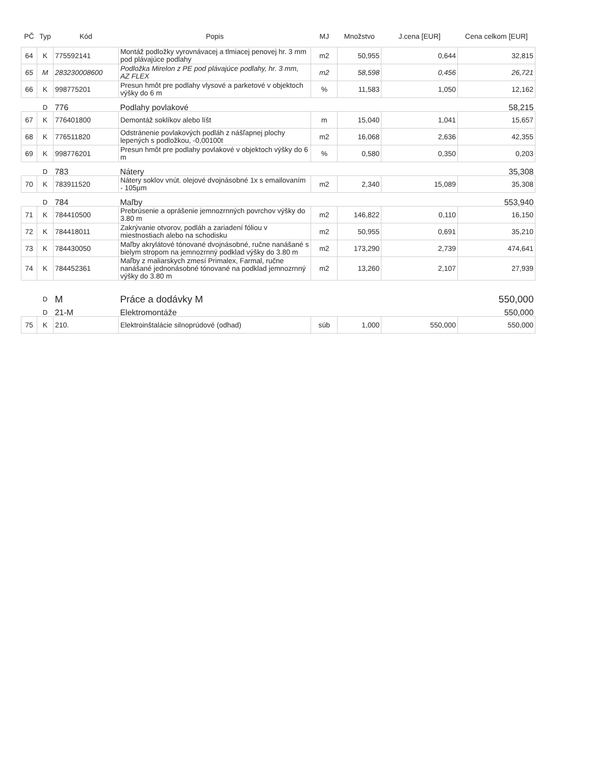| PČ | Typ | Kód | Popis | MJ | Množstvo | J.cena [EUR] | Cena celkom [EUR] |
| --- | --- | --- | --- | --- | --- | --- | --- |
| 64 | K | 775592141 | Montáž podložky vyrovnávacej a tlmiacej penovej hr. 3 mm pod plávajúce podlahy | m2 | 50,955 | 0,644 | 32,815 |
| 65 | M | 283230008600 | Podložka Mirelon z PE pod plávajúce podlahy, hr. 3 mm, AZ FLEX | m2 | 58,598 | 0,456 | 26,721 |
| 66 | K | 998775201 | Presun hmôt pre podlahy vlysové a parketové v objektoch výšky do 6 m | % | 11,583 | 1,050 | 12,162 |
| | D | 776 | Podlahy povlakové | | | | 58,215 |
| 67 | K | 776401800 | Demontáž soklíkov alebo líšt | m | 15,040 | 1,041 | 15,657 |
| 68 | K | 776511820 | Odstránenie povlakových podláh z nášľapnej plochy lepených s podložkou, -0,00100t | m2 | 16,068 | 2,636 | 42,355 |
| 69 | K | 998776201 | Presun hmôt pre podlahy povlakové v objektoch výšky do 6 m | % | 0,580 | 0,350 | 0,203 |
| | D | 783 | Nátery | | | | 35,308 |
| 70 | K | 783911520 | Nátery soklov vnút. olejové dvojnásobné 1x s emailovaním - 105µm | m2 | 2,340 | 15,089 | 35,308 |
| | D | 784 | Maľby | | | | 553,940 |
| 71 | K | 784410500 | Prebrúsenie a oprášenie jemnozrnných povrchov výšky do 3.80 m | m2 | 146,822 | 0,110 | 16,150 |
| 72 | K | 784418011 | Zakrývanie otvorov, podláh a zariadení fóliou v miestnostiach alebo na schodisku | m2 | 50,955 | 0,691 | 35,210 |
| 73 | K | 784430050 | Maľby akrylátové tónované dvojnásobné, ručne nanášané s bielym stropom na jemnozrnný podklad výšky do 3.80 m | m2 | 173,290 | 2,739 | 474,641 |
| 74 | K | 784452361 | Maľby z maliarskych zmesí Primalex, Farmal, ručne nanášané jednonásobné tónované na podklad jemnozrnný výšky do 3.80 m | m2 | 13,260 | 2,107 | 27,939 |
| | D | M | Práce a dodávky M | | | | 550,000 |
| | D | 21-M | Elektromontáže | | | | 550,000 |
| 75 | K | 210. | Elektroinštalácie silnoprúdové (odhad) | súb | 1,000 | 550,000 | 550,000 |